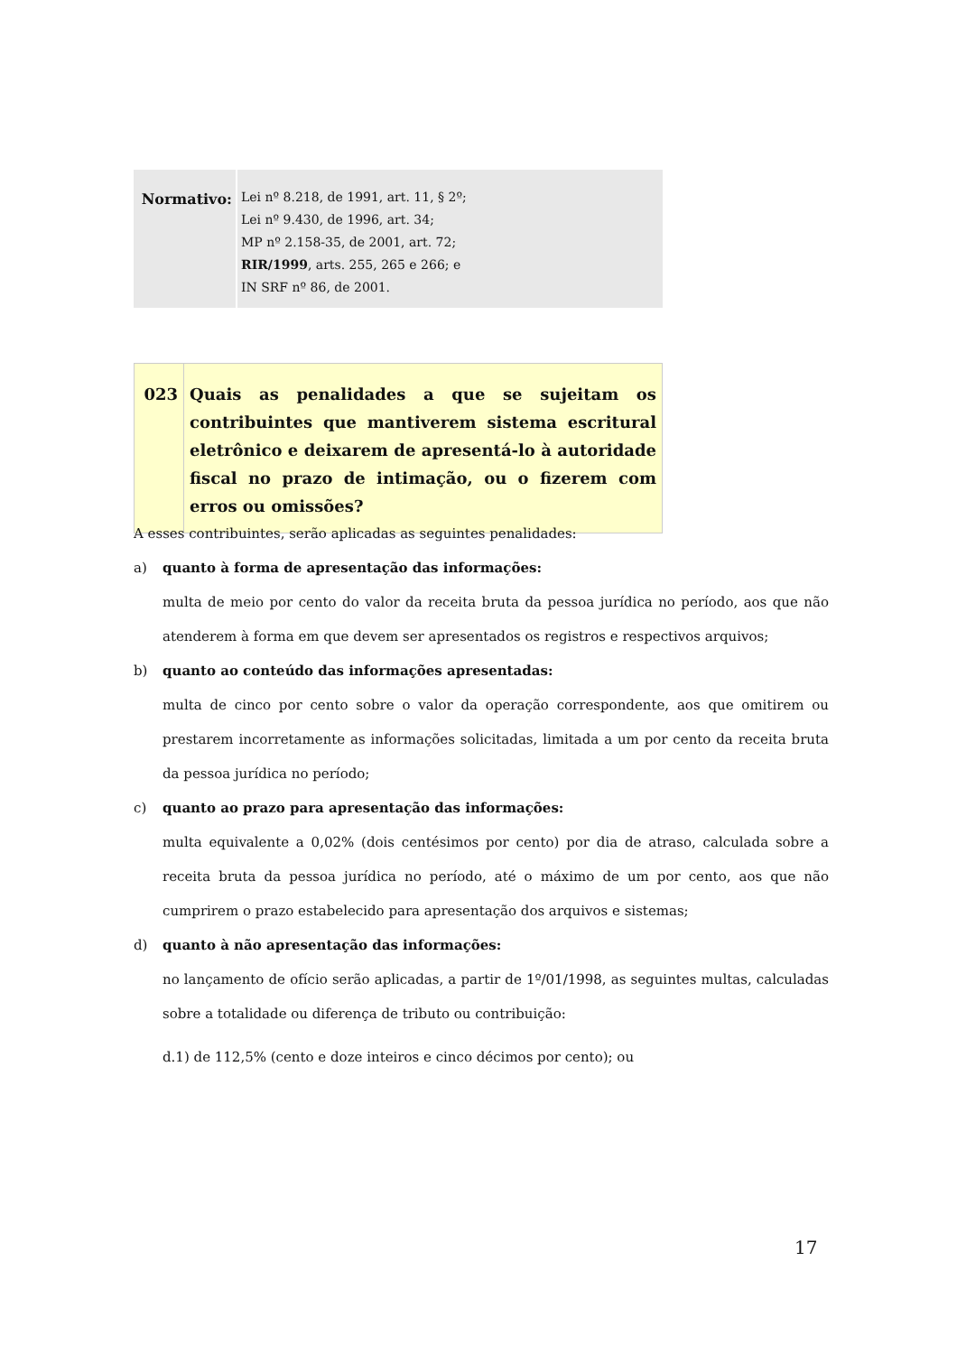| Normativo: | Lei nº 8.218, de 1991, art. 11, § 2º; Lei nº 9.430, de 1996, art. 34; MP nº 2.158-35, de 2001, art. 72; RIR/1999 , arts. 255, 265 e 266; e IN SRF nº 86, de 2001. |
| 023 | Quais as penalidades a que se sujeitam os contribuintes que mantiverem sistema escritural eletrônico e deixarem de apresentá-lo à autoridade fiscal no prazo de intimação, ou o fizerem com erros ou omissões? |
A esses contribuintes, serão aplicadas as seguintes penalidades:
a) quanto à forma de apresentação das informações:
multa de meio por cento do valor da receita bruta da pessoa jurídica no período, aos que não atenderem à forma em que devem ser apresentados os registros e respectivos arquivos;
b) quanto ao conteúdo das informações apresentadas:
multa de cinco por cento sobre o valor da operação correspondente, aos que omitirem ou prestarem incorretamente as informações solicitadas, limitada a um por cento da receita bruta da pessoa jurídica no período;
c) quanto ao prazo para apresentação das informações:
multa equivalente a 0,02% (dois centésimos por cento) por dia de atraso, calculada sobre a receita bruta da pessoa jurídica no período, até o máximo de um por cento, aos que não cumprirem o prazo estabelecido para apresentação dos arquivos e sistemas;
d) quanto à não apresentação das informações:
no lançamento de ofício serão aplicadas, a partir de 1º/01/1998, as seguintes multas, calculadas sobre a totalidade ou diferença de tributo ou contribuição:
d.1) de 112,5% (cento e doze inteiros e cinco décimos por cento); ou
17